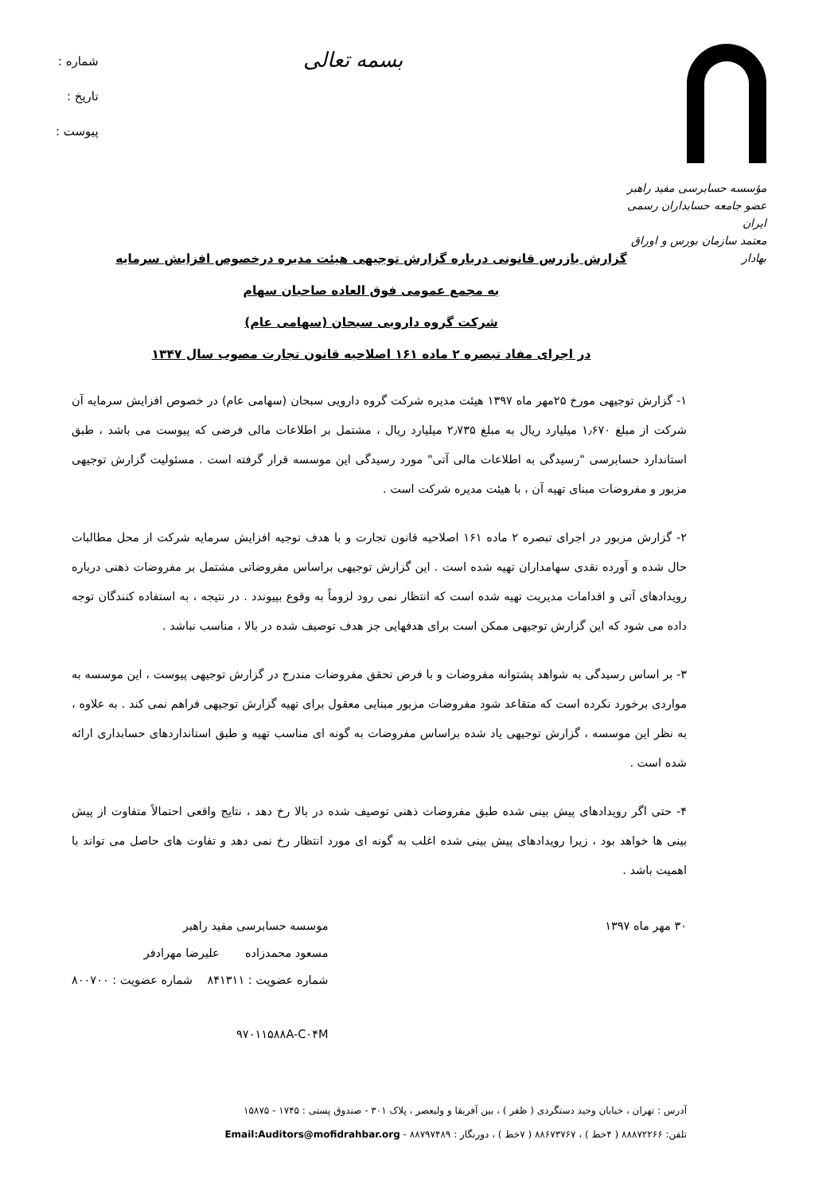مؤسسه حسابرسی مفید راهبر
عضو جامعه حسابداران رسمی ایران
معتمد سازمان بورس و اوراق بهادار
بسمه تعالی
شماره :
تاریخ :
پیوست :
گزارش بازرس قانونی درباره گزارش توجیهی هیئت مدیره درخصوص افزایش سرمایه
به مجمع عمومی فوق العاده صاحبان سهام
شرکت گروه دارویی سبحان (سهامی عام)
در اجرای مفاد تبصره ۲ ماده ۱۶۱ اصلاحیه قانون تجارت مصوب سال ۱۳۴۷
۱- گزارش توجیهی مورخ ۲۵مهر ماه ۱۳۹۷ هیئت مدیره شرکت گروه دارویی سبحان (سهامی عام) در خصوص افزایش سرمایه آن شرکت از مبلغ ۱٫۶۷۰ میلیارد ریال به مبلغ ۲٫۷۳۵ میلیارد ریال ، مشتمل بر اطلاعات مالی فرضی که پیوست می باشد ، طبق استاندارد حسابرسی "رسیدگی به اطلاعات مالی آتی" مورد رسیدگی این موسسه قرار گرفته است . مسئولیت گزارش توجیهی مزبور و مفروضات مبنای تهیه آن ، با هیئت مدیره شرکت است .
۲- گزارش مزبور در اجرای تبصره ۲ ماده ۱۶۱ اصلاحیه قانون تجارت و با هدف توجیه افزایش سرمایه شرکت از محل مطالبات حال شده و آورده نقدی سهامداران تهیه شده است . این گزارش توجیهی براساس مفروضاتی مشتمل بر مفروضات ذهنی درباره رویدادهای آتی و اقدامات مدیریت تهیه شده است که انتظار نمی رود لزوماً به وقوع بپیوندد . در نتیجه ، به استفاده کنندگان توجه داده می شود که این گزارش توجیهی ممکن است برای هدفهایی جز هدف توصیف شده در بالا ، مناسب نباشد .
۳- بر اساس رسیدگی به شواهد پشتوانه مفروضات و با فرض تحقق مفروضات مندرج در گزارش توجیهی پیوست ، این موسسه به مواردی برخورد نکرده است که متقاعد شود مفروضات مزبور مبنایی معقول برای تهیه گزارش توجیهی فراهم نمی کند . به علاوه ، به نظر این موسسه ، گزارش توجیهی یاد شده براساس مفروضات به گونه ای مناسب تهیه و طبق استانداردهای حسابداری ارائه شده است .
۴- حتی اگر رویدادهای پیش بینی شده طبق مفروضات ذهنی توصیف شده در بالا رخ دهد ، نتایج واقعی احتمالاً متفاوت از پیش بینی ها خواهد بود ، زیرا رویدادهای پیش بینی شده اغلب به گونه ای مورد انتظار رخ نمی دهد و تفاوت های حاصل می تواند با اهمیت باشد .
۳۰ مهر ماه ۱۳۹۷ موسسه حسابرسی مفید راهبر
مسعود محمدزاده علیرضا مهرادفر
شماره عضویت : ۸۴۱۳۱۱ شماره عضویت : ۸۰۰۷۰۰
۹۷۰۱۱۵۸۸A-C۰۴M
آدرس : تهران ، خیابان وحید دستگردی ( ظفر ) ، بین آفریقا و ولیعصر ، پلاک ۳۰۱ - صندوق پستی : ۱۷۴۵ - ۱۵۸۷۵
تلفن: ۸۸۸۷۲۲۶۶ ( ۴خط ) ، ۸۸۶۷۳۷۶۷ ( ۷خط ) ، دورنگار : ۸۸۷۹۷۴۸۹ - Email:Auditors@mofidrahbar.org